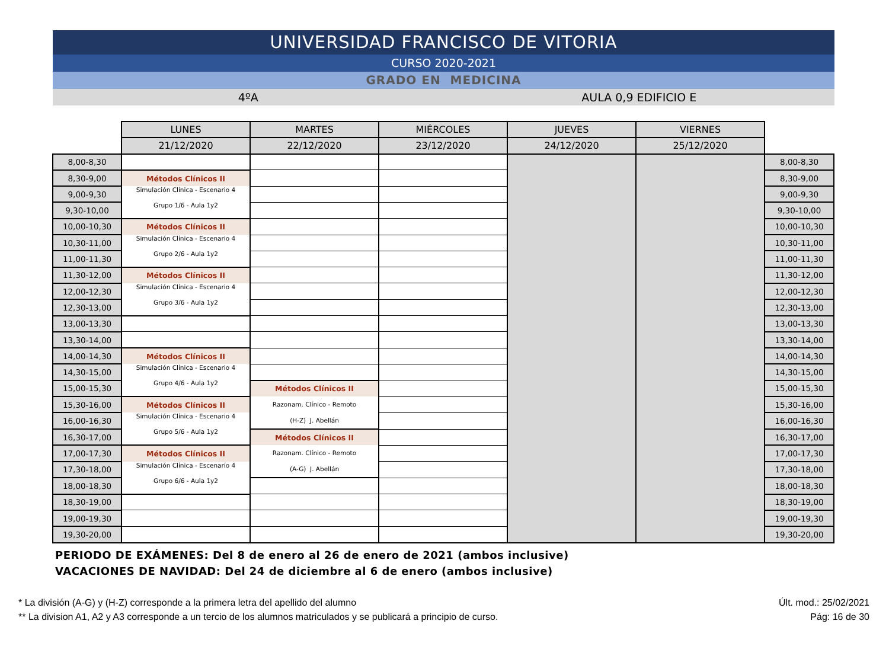UNIVERSIDAD FRANCISCO DE VITORIA
CURSO 2020-2021
GRADO EN MEDICINA
4ºA AULA 0,9 EDIFICIO E
| | LUNES | MARTES | MIÉRCOLES | JUEVES | VIERNES | |
| --- | --- | --- | --- | --- | --- | --- |
| | 21/12/2020 | 22/12/2020 | 23/12/2020 | 24/12/2020 | 25/12/2020 | |
| 8,00-8,30 | | | | | | 8,00-8,30 |
| 8,30-9,00 | Métodos Clínicos II | | | | | 8,30-9,00 |
| 9,00-9,30 | Simulación Clínica - Escenario 4 Grupo 1/6 - Aula 1y2 | | | | | 9,00-9,30 |
| 9,30-10,00 | | | | | | 9,30-10,00 |
| 10,00-10,30 | Métodos Clínicos II | | | | | 10,00-10,30 |
| 10,30-11,00 | Simulación Clínica - Escenario 4 Grupo 2/6 - Aula 1y2 | | | | | 10,30-11,00 |
| 11,00-11,30 | | | | | | 11,00-11,30 |
| 11,30-12,00 | Métodos Clínicos II | | | | | 11,30-12,00 |
| 12,00-12,30 | Simulación Clínica - Escenario 4 Grupo 3/6 - Aula 1y2 | | | | | 12,00-12,30 |
| 12,30-13,00 | | | | | | 12,30-13,00 |
| 13,00-13,30 | | | | | | 13,00-13,30 |
| 13,30-14,00 | | | | | | 13,30-14,00 |
| 14,00-14,30 | Métodos Clínicos II | | | | | 14,00-14,30 |
| 14,30-15,00 | Simulación Clínica - Escenario 4 Grupo 4/6 - Aula 1y2 | | | | | 14,30-15,00 |
| 15,00-15,30 | | Métodos Clínicos II | | | | 15,00-15,30 |
| 15,30-16,00 | Métodos Clínicos II | Razonam. Clínico - Remoto (H-Z) J. Abellán | | | | 15,30-16,00 |
| 16,00-16,30 | Simulación Clínica - Escenario 4 Grupo 5/6 - Aula 1y2 | | | | | 16,00-16,30 |
| 16,30-17,00 | | Métodos Clínicos II | | | | 16,30-17,00 |
| 17,00-17,30 | Métodos Clínicos II | Razonam. Clínico - Remoto (A-G) J. Abellán | | | | 17,00-17,30 |
| 17,30-18,00 | Simulación Clínica - Escenario 4 Grupo 6/6 - Aula 1y2 | | | | | 17,30-18,00 |
| 18,00-18,30 | | | | | | 18,00-18,30 |
| 18,30-19,00 | | | | | | 18,30-19,00 |
| 19,00-19,30 | | | | | | 19,00-19,30 |
| 19,30-20,00 | | | | | | 19,30-20,00 |
PERIODO DE EXÁMENES: Del 8 de enero al 26 de enero de 2021 (ambos inclusive)
VACACIONES DE NAVIDAD: Del 24 de diciembre al 6 de enero (ambos inclusive)
* La división (A-G) y (H-Z) corresponde a la primera letra del apellido del alumno
** La division A1, A2 y A3 corresponde a un tercio de los alumnos matriculados y se publicará a principio de curso.
Últ. mod.: 25/02/2021
Pág: 16 de 30